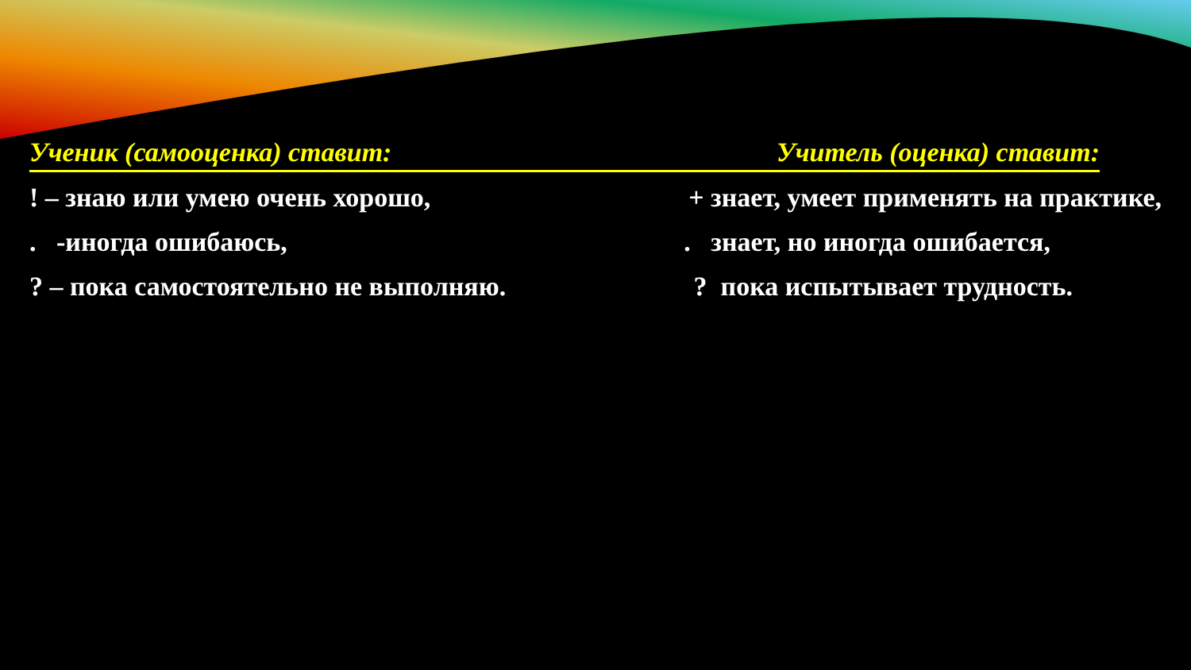Ученик (самооценка) ставит: Учитель (оценка) ставит:
! – знаю или умею очень хорошо, + знает, умеет применять на практике,
. -иногда ошибаюсь,. знает, но иногда ошибается,
? – пока самостоятельно не выполняю.? пока испытывает трудность.